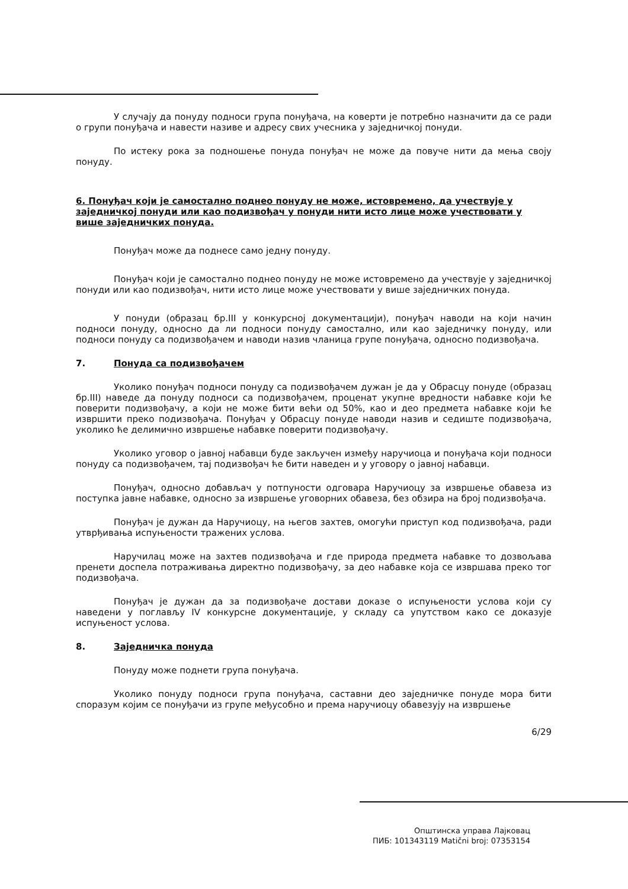У случају да понуду подноси група понуђача, на коверти је потребно назначити да се ради о групи понуђача и навести називе и адресу свих учесника у заједничкој понуди.
По истеку рока за подношење понуда понуђач не може да повуче нити да мења своју понуду.
6. Понуђач који је самостално поднео понуду не може, истовремено, да учествује у заједничкој понуди или као подизвођач у понуди нити исто лице може учествовати у више заједничких понуда.
Понуђач може да поднесе само једну понуду.
Понуђач који је самостално поднео понуду не може истовремено да учествује у заједничкој понуди или као подизвођач, нити исто лице може учествовати у више заједничких понуда.
У понуди (образац бр.III у конкурсној документацији), понуђач наводи на који начин подноси понуду, односно да ли подноси понуду самостално, или као заједничку понуду, или подноси понуду са подизвођачем и наводи назив чланица групе понуђача, односно подизвођача.
7. Понуда са подизвођачем
Уколико понуђач подноси понуду са подизвођачем дужан је да у Обрасцу понуде (образац бр.III) наведе да понуду подноси са подизвођачем, проценат укупне вредности набавке који ће поверити подизвођачу, а који не може бити већи од 50%, као и део предмета набавке који ће извршити преко подизвођача. Понуђач у Обрасцу понуде наводи назив и седиште подизвођача, уколико ће делимично извршење набавке поверити подизвођачу.
Уколико уговор о јавној набавци буде закључен између наручиоца и понуђача који подноси понуду са подизвођачем, тај подизвођач ће бити наведен и у уговору о јавној набавци.
Понуђач, односно добављач у потпуности одговара Наручиоцу за извршење обавеза из поступка јавне набавке, односно за извршење уговорних обавеза, без обзира на број подизвођача.
Понуђач је дужан да Наручиоцу, на његов захтев, омогући приступ код подизвођача, ради утврђивања испуњености тражених услова.
Наручилац може на захтев подизвођача и где природа предмета набавке то дозвољава пренети доспела потраживања директно подизвођачу, за део набавке која се извршава преко тог подизвођача.
Понуђач је дужан да за подизвођаче достави доказе о испуњености услова који су наведени у поглављу IV конкурсне документације, у складу са упутством како се доказује испуњеност услова.
8. Заједничка понуда
Понуду може поднети група понуђача.
Уколико понуду подноси група понуђача, саставни део заједничке понуде мора бити споразум којим се понуђачи из групе међусобно и према наручиоцу обавезују на извршење
6/29
Општинска управа Лајковац
ПИБ: 101343119 Matični broj: 07353154